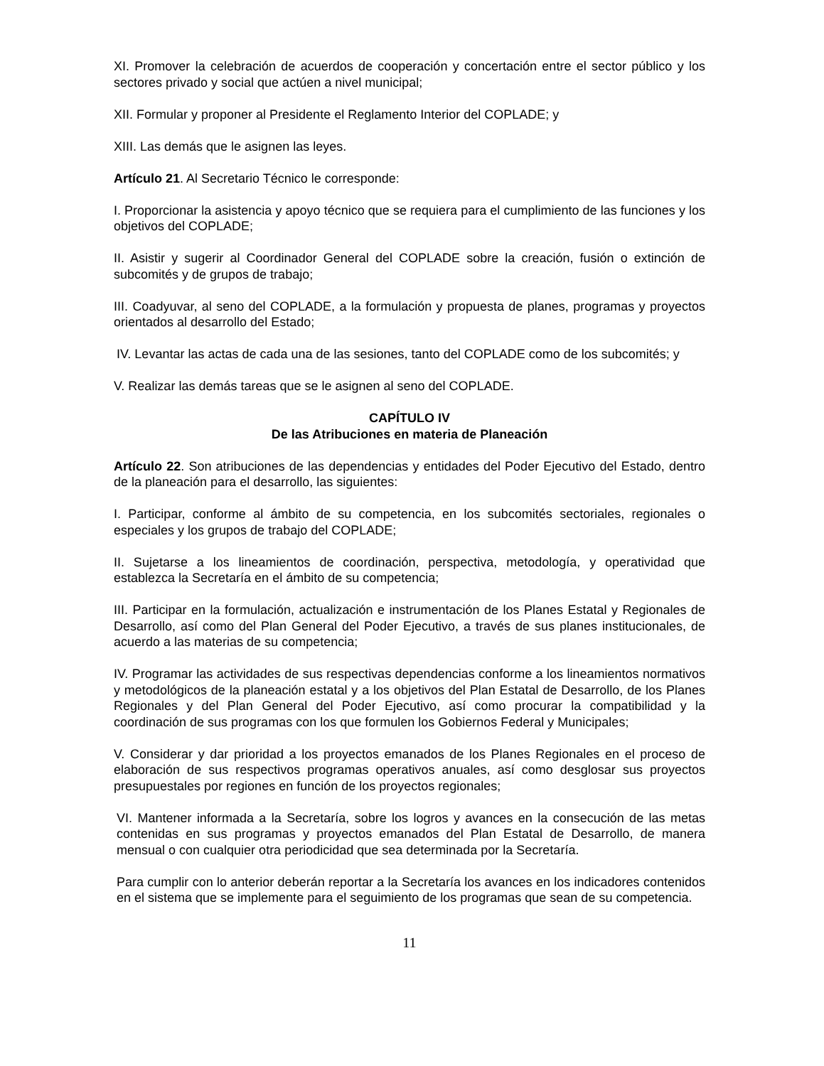XI. Promover la celebración de acuerdos de cooperación y concertación entre el sector público y los sectores privado y social que actúen a nivel municipal;
XII. Formular y proponer al Presidente el Reglamento Interior del COPLADE; y
XIII. Las demás que le asignen las leyes.
Artículo 21. Al Secretario Técnico le corresponde:
I. Proporcionar la asistencia y apoyo técnico que se requiera para el cumplimiento de las funciones y los objetivos del COPLADE;
II. Asistir y sugerir al Coordinador General del COPLADE sobre la creación, fusión o extinción de subcomités y de grupos de trabajo;
III. Coadyuvar, al seno del COPLADE, a la formulación y propuesta de planes, programas y proyectos orientados al desarrollo del Estado;
IV. Levantar las actas de cada una de las sesiones, tanto del COPLADE como de los subcomités; y
V. Realizar las demás tareas que se le asignen al seno del COPLADE.
CAPÍTULO IV
De las Atribuciones en materia de Planeación
Artículo 22. Son atribuciones de las dependencias y entidades del Poder Ejecutivo del Estado, dentro de la planeación para el desarrollo, las siguientes:
I. Participar, conforme al ámbito de su competencia, en los subcomités sectoriales, regionales o especiales y los grupos de trabajo del COPLADE;
II. Sujetarse a los lineamientos de coordinación, perspectiva, metodología, y operatividad que establezca la Secretaría en el ámbito de su competencia;
III. Participar en la formulación, actualización e instrumentación de los Planes Estatal y Regionales de Desarrollo, así como del Plan General del Poder Ejecutivo, a través de sus planes institucionales, de acuerdo a las materias de su competencia;
IV. Programar las actividades de sus respectivas dependencias conforme a los lineamientos normativos y metodológicos de la planeación estatal y a los objetivos del Plan Estatal de Desarrollo, de los Planes Regionales y del Plan General del Poder Ejecutivo, así como procurar la compatibilidad y la coordinación de sus programas con los que formulen los Gobiernos Federal y Municipales;
V. Considerar y dar prioridad a los proyectos emanados de los Planes Regionales en el proceso de elaboración de sus respectivos programas operativos anuales, así como desglosar sus proyectos presupuestales por regiones en función de los proyectos regionales;
VI. Mantener informada a la Secretaría, sobre los logros y avances en la consecución de las metas contenidas en sus programas y proyectos emanados del Plan Estatal de Desarrollo, de manera mensual o con cualquier otra periodicidad que sea determinada por la Secretaría.
Para cumplir con lo anterior deberán reportar a la Secretaría los avances en los indicadores contenidos en el sistema que se implemente para el seguimiento de los programas que sean de su competencia.
11